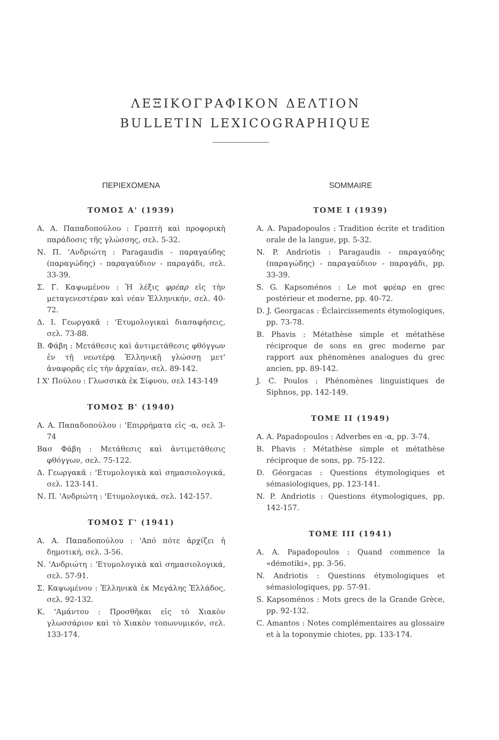ΛΕΞΙΚΟΓΡΑΦΙΚΟΝ ΔΕΛΤΙΟΝ
BULLETIN LEXICOGRAPHIQUE
ΠΕΡΙΕΧΟΜΕΝΑ
ΤΟΜΟΣ Α' (1939)
Α. Α. Παπαδοπούλου : Γραπτὴ καὶ προφορικὴ παράδοσις τῆς γλώσσης, σελ. 5-32.
Ν. Π. 'Ανδριώτη : Paragaudis - παραγαύδης (παραγώδης) - παραγαύδιον - παραγάδι, σελ. 33-39.
Σ. Γ. Καψωμένου : Ἡ λέξις φρέαρ εἰς τὴν μεταγενεστέραν καὶ νέαν Ἑλληνικήν, σελ. 40-72.
Δ. Ι. Γεωργακᾶ : 'Ετυμολογικαὶ διασαφήσεις, σελ. 73-88.
Β. Φάβη : Μετάθεσις καὶ ἀντιμετάθεσις φθόγγων ἐν τῇ νεωτέρᾳ Ἑλληνικῇ γλώσσῃ μετ' ἀναφορᾶς εἰς τὴν ἀρχαίαν, σελ. 89-142.
Ι Χ' Πούλου : Γλωσσικὰ ἐκ Σίφνου, σελ 143-149
ΤΟΜΟΣ Β' (1940)
Α. Α. Παπαδοπούλου : 'Επιρρήματα εἰς -α, σελ 3-74
Βασ Φάβη : Μετάθεσις καὶ ἀντιμετάθεσις φθόγγων, σελ. 75-122.
Δ. Γεωργακᾶ : 'Ετυμολογικὰ καὶ σημασιολογικά, σελ. 123-141.
Ν. Π. 'Ανδριώτη : 'Ετυμολογικά, σελ. 142-157.
ΤΟΜΟΣ Γ' (1941)
Α. Α. Παπαδοπούλου : 'Από πότε ἀρχίζει ἡ δημοτική, σελ. 3-56.
Ν. 'Ανδριώτη : 'Ετυμολογικὰ καὶ σημασιολογικά, σελ. 57-91.
Σ. Καψωμένου : Ἑλληνικὰ ἐκ Μεγάλης Ἑλλάδος, σελ. 92-132.
Κ. 'Αμάντου : Προσθῆκαι εἰς τὸ Χιακὸν γλωσσάριον καὶ τὸ Χιακὸν τοπωνυμικόν, σελ. 133-174.
SOMMAIRE
TOME I (1939)
A. A. Papadopoulos : Tradition écrite et tradition orale de la langue, pp. 5-32.
N. P. Andriotis : Paragaudis - παραγαύδης (παραγώδης) - παραγαύδιον - παραγάδι, pp. 33-39.
S. G. Kapsoménos : Le mot φρέαρ en grec postérieur et moderne, pp. 40-72.
D. J. Georgacas : Éclaircissements étymologiques, pp. 73-78.
B. Phavis : Métathèse simple et métathèse réciproque de sons en grec moderne par rapport aux phénomènes analogues du grec ancien, pp. 89-142.
J. C. Poulos : Phénomènes linguistiques de Siphnos, pp. 142-149.
TOME II (1949)
A. A. Papadopoulos : Adverbes en -α, pp. 3-74.
B. Phavis : Métathèse simple et métathèse réciproque de sons, pp. 75-122.
D. Géorgacas : Questions étymologiques et sémasiologiques, pp. 123-141.
N. P. Andriotis : Questions étymologiques, pp. 142-157.
TOME III (1941)
A. A. Papadopoulos : Quand commence la «démotiki», pp. 3-56.
N. Andriotis : Questions étymologiques et sémasiologiques, pp. 57-91.
S. Kapsoménos : Mots grecs de la Grande Grèce, pp. 92-132.
C. Amantos : Notes complémentaires au glossaire et à la toponymie chiotes, pp. 133-174.